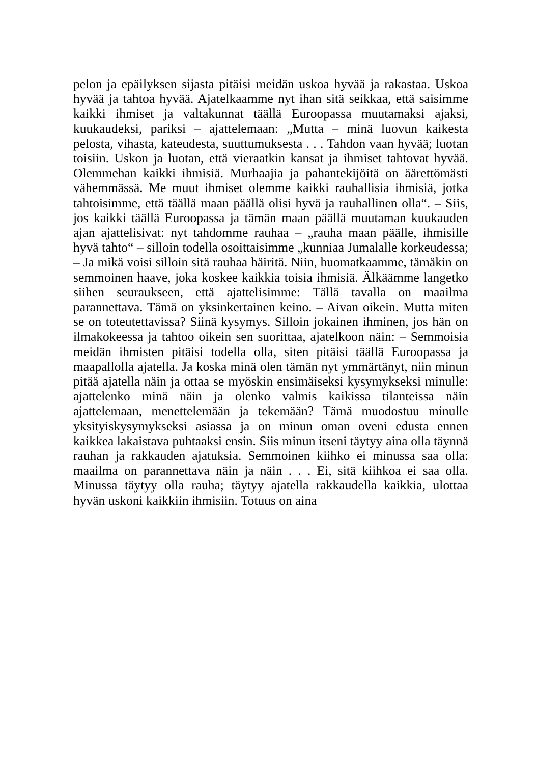pelon ja epäilyksen sijasta pitäisi meidän uskoa hyvää ja rakastaa. Uskoa hyvää ja tahtoa hyvää. Ajatelkaamme nyt ihan sitä seikkaa, että saisimme kaikki ihmiset ja valtakunnat täällä Euroopassa muutamaksi ajaksi, kuukaudeksi, pariksi – ajattelemaan: „Mutta – minä luovun kaikesta pelosta, vihasta, kateudesta, suuttumuksesta . . . Tahdon vaan hyvää; luotan toisiin. Uskon ja luotan, että vieraatkin kansat ja ihmiset tahtovat hyvää. Olemmehan kaikki ihmisiä. Murhaajia ja pahantekijöitä on äärettömästi vähemmässä. Me muut ihmiset olemme kaikki rauhallisia ihmisiä, jotka tahtoisimme, että täällä maan päällä olisi hyvä ja rauhallinen olla“. – Siis, jos kaikki täällä Euroopassa ja tämän maan päällä muutaman kuukauden ajan ajattelisivat: nyt tahdomme rauhaa – „rauha maan päälle, ihmisille hyvä tahto“ – silloin todella osoittaisimme „kunniaa Jumalalle korkeudessa; – Ja mikä voisi silloin sitä rauhaa häiritä. Niin, huomatkaamme, tämäkin on semmoinen haave, joka koskee kaikkia toisia ihmisiä. Älkäämme langetko siihen seuraukseen, että ajattelisimme: Tällä tavalla on maailma parannettava. Tämä on yksinkertainen keino. – Aivan oikein. Mutta miten se on toteutettavissa? Siinä kysymys. Silloin jokainen ihminen, jos hän on ilmakokeessa ja tahtoo oikein sen suorittaa, ajatelkoon näin: – Semmoisia meidän ihmisten pitäisi todella olla, siten pitäisi täällä Euroopassa ja maapallolla ajatella. Ja koska minä olen tämän nyt ymmärtänyt, niin minun pitää ajatella näin ja ottaa se myöskin ensimäiseksi kysymykseksi minulle: ajattelenko minä näin ja olenko valmis kaikissa tilanteissa näin ajattelemaan, menettelemään ja tekemään? Tämä muodostuu minulle yksityiskysymykseksi asiassa ja on minun oman oveni edusta ennen kaikkea lakaistava puhtaaksi ensin. Siis minun itseni täytyy aina olla täynnä rauhan ja rakkauden ajatuksia. Semmoinen kiihko ei minussa saa olla: maailma on parannettava näin ja näin . . . Ei, sitä kiihkoa ei saa olla. Minussa täytyy olla rauha; täytyy ajatella rakkaudella kaikkia, ulottaa hyvän uskoni kaikkiin ihmisiin. Totuus on aina